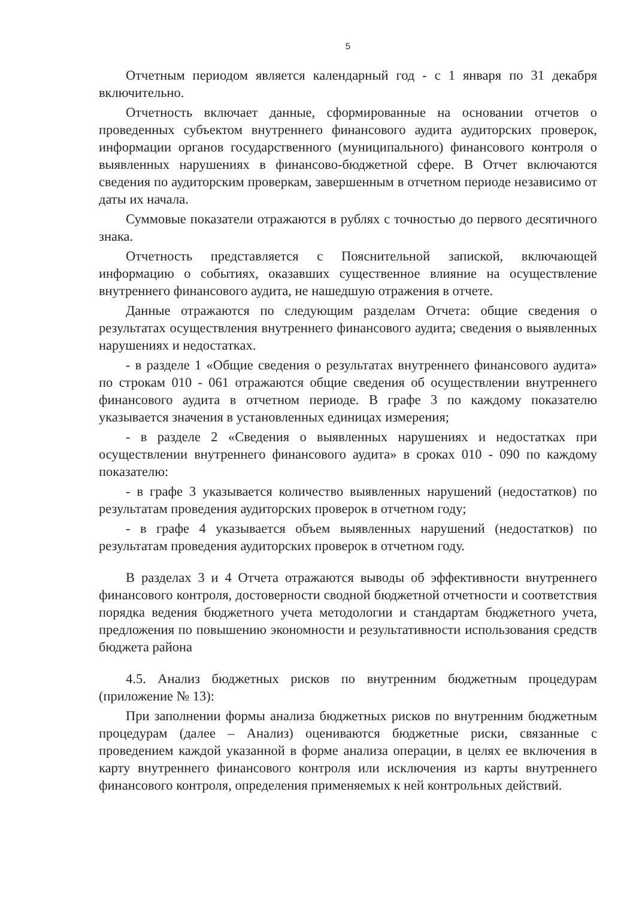5
Отчетным периодом является календарный год - с 1 января по 31 декабря включительно.
Отчетность включает данные, сформированные на основании отчетов о проведенных субъектом внутреннего финансового аудита аудиторских проверок, информации органов государственного (муниципального) финансового контроля о выявленных нарушениях в финансово-бюджетной сфере. В Отчет включаются сведения по аудиторским проверкам, завершенным в отчетном периоде независимо от даты их начала.
Суммовые показатели отражаются в рублях с точностью до первого десятичного знака.
Отчетность представляется с Пояснительной запиской, включающей информацию о событиях, оказавших существенное влияние на осуществление внутреннего финансового аудита, не нашедшую отражения в отчете.
Данные отражаются по следующим разделам Отчета: общие сведения о результатах осуществления внутреннего финансового аудита; сведения о выявленных нарушениях и недостатках.
- в разделе 1 «Общие сведения о результатах внутреннего финансового аудита» по строкам 010 - 061 отражаются общие сведения об осуществлении внутреннего финансового аудита в отчетном периоде. В графе 3 по каждому показателю указывается значения в установленных единицах измерения;
- в разделе 2 «Сведения о выявленных нарушениях и недостатках при осуществлении внутреннего финансового аудита» в сроках 010 - 090 по каждому показателю:
- в графе 3 указывается количество выявленных нарушений (недостатков) по результатам проведения аудиторских проверок в отчетном году;
- в графе 4 указывается объем выявленных нарушений (недостатков) по результатам проведения аудиторских проверок в отчетном году.
В разделах 3 и 4 Отчета отражаются выводы об эффективности внутреннего финансового контроля, достоверности сводной бюджетной отчетности и соответствия порядка ведения бюджетного учета методологии и стандартам бюджетного учета, предложения по повышению экономности и результативности использования средств бюджета района
4.5. Анализ бюджетных рисков по внутренним бюджетным процедурам (приложение № 13):
При заполнении формы анализа бюджетных рисков по внутренним бюджетным процедурам (далее – Анализ) оцениваются бюджетные риски, связанные с проведением каждой указанной в форме анализа операции, в целях ее включения в карту внутреннего финансового контроля или исключения из карты внутреннего финансового контроля, определения применяемых к ней контрольных действий.